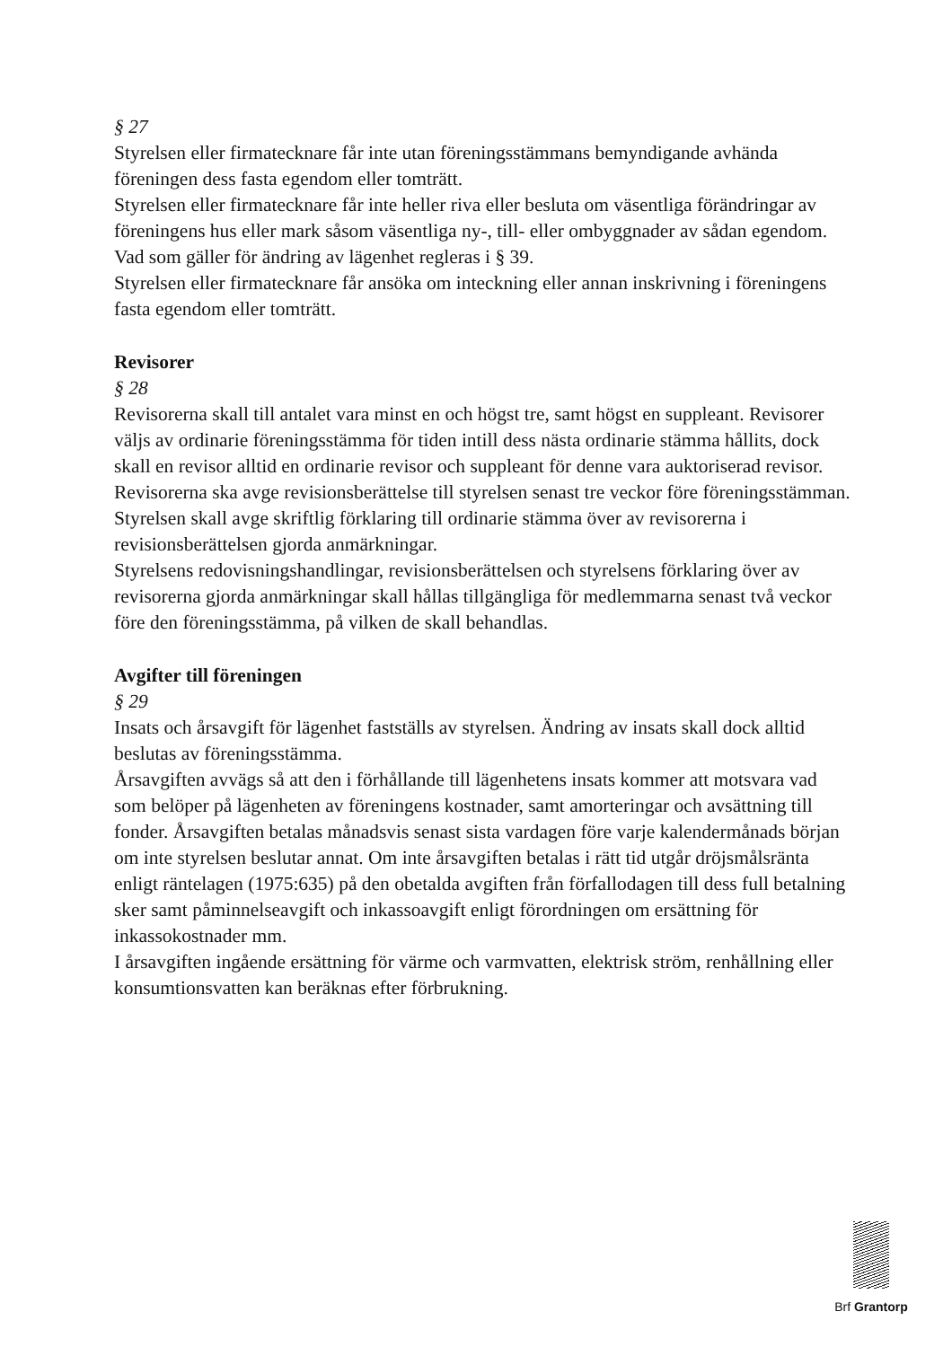§ 27
Styrelsen eller firmatecknare får inte utan föreningsstämmans bemyndigande avhända föreningen dess fasta egendom eller tomträtt.
Styrelsen eller firmatecknare får inte heller riva eller besluta om väsentliga förändringar av föreningens hus eller mark såsom väsentliga ny-, till- eller ombyggnader av sådan egendom. Vad som gäller för ändring av lägenhet regleras i § 39.
Styrelsen eller firmatecknare får ansöka om inteckning eller annan inskrivning i föreningens fasta egendom eller tomträtt.
Revisorer
§ 28
Revisorerna skall till antalet vara minst en och högst tre, samt högst en suppleant. Revisorer väljs av ordinarie föreningsstämma för tiden intill dess nästa ordinarie stämma hållits, dock skall en revisor alltid en ordinarie revisor och suppleant för denne vara auktoriserad revisor.
Revisorerna ska avge revisionsberättelse till styrelsen senast tre veckor före föreningsstämman.
Styrelsen skall avge skriftlig förklaring till ordinarie stämma över av revisorerna i revisionsberättelsen gjorda anmärkningar.
Styrelsens redovisningshandlingar, revisionsberättelsen och styrelsens förklaring över av revisorerna gjorda anmärkningar skall hållas tillgängliga för medlemmarna senast två veckor före den föreningsstämma, på vilken de skall behandlas.
Avgifter till föreningen
§ 29
Insats och årsavgift för lägenhet fastställs av styrelsen. Ändring av insats skall dock alltid beslutas av föreningsstämma.
Årsavgiften avvägs så att den i förhållande till lägenhetens insats kommer att motsvara vad som belöper på lägenheten av föreningens kostnader, samt amorteringar och avsättning till fonder. Årsavgiften betalas månadsvis senast sista vardagen före varje kalendermånads början om inte styrelsen beslutar annat. Om inte årsavgiften betalas i rätt tid utgår dröjsmålsränta enligt räntelagen (1975:635) på den obetalda avgiften från förfallodagen till dess full betalning sker samt påminnelseavgift och inkassoavgift enligt förordningen om ersättning för inkassokostnader mm.
I årsavgiften ingående ersättning för värme och varmvatten, elektrisk ström, renhållning eller konsumtionsvatten kan beräknas efter förbrukning.
Brf Grantorp